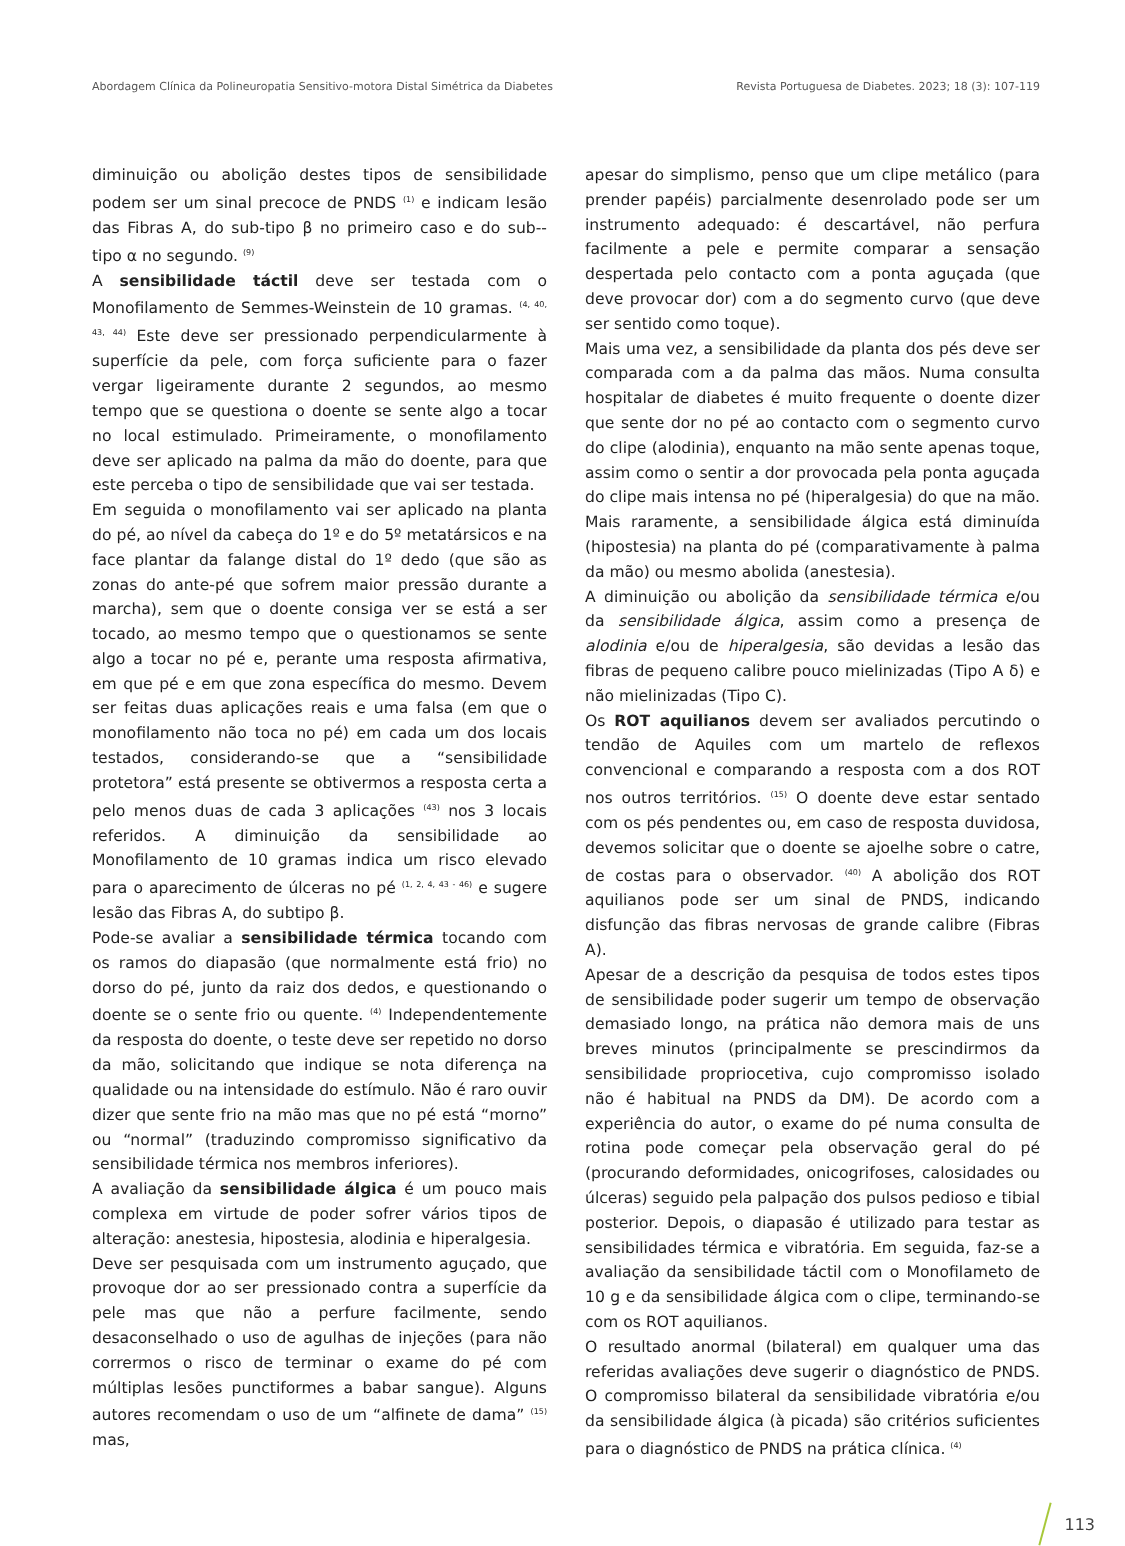Abordagem Clínica da Polineuropatia Sensitivo-motora Distal Simétrica da Diabetes Revista Portuguesa de Diabetes. 2023; 18 (3): 107-119
diminuição ou abolição destes tipos de sensibilidade podem ser um sinal precoce de PNDS <sup>(1)</sup> e indicam lesão das Fibras A, do sub-tipo β no primeiro caso e do sub--tipo α no segundo. <sup>(9)</sup>
A sensibilidade táctil deve ser testada com o Monofilamento de Semmes-Weinstein de 10 gramas. <sup>(4, 40, 43, 44)</sup> Este deve ser pressionado perpendicularmente à superfície da pele, com força suficiente para o fazer vergar ligeiramente durante 2 segundos, ao mesmo tempo que se questiona o doente se sente algo a tocar no local estimulado. Primeiramente, o monofilamento deve ser aplicado na palma da mão do doente, para que este perceba o tipo de sensibilidade que vai ser testada.
Em seguida o monofilamento vai ser aplicado na planta do pé, ao nível da cabeça do 1º e do 5º metatársicos e na face plantar da falange distal do 1º dedo (que são as zonas do ante-pé que sofrem maior pressão durante a marcha), sem que o doente consiga ver se está a ser tocado, ao mesmo tempo que o questionamos se sente algo a tocar no pé e, perante uma resposta afirmativa, em que pé e em que zona específica do mesmo. Devem ser feitas duas aplicações reais e uma falsa (em que o monofilamento não toca no pé) em cada um dos locais testados, considerando-se que a “sensibilidade protetora” está presente se obtivermos a resposta certa a pelo menos duas de cada 3 aplicações <sup>(43)</sup> nos 3 locais referidos. A diminuição da sensibilidade ao Monofilamento de 10 gramas indica um risco elevado para o aparecimento de úlceras no pé <sup>(1, 2, 4, 43 - 46)</sup> e sugere lesão das Fibras A, do subtipo β.
Pode-se avaliar a sensibilidade térmica tocando com os ramos do diapasão (que normalmente está frio) no dorso do pé, junto da raiz dos dedos, e questionando o doente se o sente frio ou quente. <sup>(4)</sup> Independentemente da resposta do doente, o teste deve ser repetido no dorso da mão, solicitando que indique se nota diferença na qualidade ou na intensidade do estímulo. Não é raro ouvir dizer que sente frio na mão mas que no pé está “morno” ou “normal” (traduzindo compromisso significativo da sensibilidade térmica nos membros inferiores).
A avaliação da sensibilidade álgica é um pouco mais complexa em virtude de poder sofrer vários tipos de alteração: anestesia, hipostesia, alodinia e hiperalgesia.
Deve ser pesquisada com um instrumento aguçado, que provoque dor ao ser pressionado contra a superfície da pele mas que não a perfure facilmente, sendo desaconselhado o uso de agulhas de injeções (para não corrermos o risco de terminar o exame do pé com múltiplas lesões punctiformes a babar sangue). Alguns autores recomendam o uso de um “alfinete de dama” <sup>(15)</sup> mas,
apesar do simplismo, penso que um clipe metálico (para prender papéis) parcialmente desenrolado pode ser um instrumento adequado: é descartável, não perfura facilmente a pele e permite comparar a sensação despertada pelo contacto com a ponta aguçada (que deve provocar dor) com a do segmento curvo (que deve ser sentido como toque).
Mais uma vez, a sensibilidade da planta dos pés deve ser comparada com a da palma das mãos. Numa consulta hospitalar de diabetes é muito frequente o doente dizer que sente dor no pé ao contacto com o segmento curvo do clipe (alodinia), enquanto na mão sente apenas toque, assim como o sentir a dor provocada pela ponta aguçada do clipe mais intensa no pé (hiperalgesia) do que na mão. Mais raramente, a sensibilidade álgica está diminuída (hipostesia) na planta do pé (comparativamente à palma da mão) ou mesmo abolida (anestesia).
A diminuição ou abolição da sensibilidade térmica e/ou da sensibilidade álgica, assim como a presença de alodinia e/ou de hiperalgesia, são devidas a lesão das fibras de pequeno calibre pouco mielinizadas (Tipo A δ) e não mielinizadas (Tipo C).
Os ROT aquilianos devem ser avaliados percutindo o tendão de Aquiles com um martelo de reflexos convencional e comparando a resposta com a dos ROT nos outros territórios. <sup>(15)</sup> O doente deve estar sentado com os pés pendentes ou, em caso de resposta duvidosa, devemos solicitar que o doente se ajoelhe sobre o catre, de costas para o observador. <sup>(40)</sup> A abolição dos ROT aquilianos pode ser um sinal de PNDS, indicando disfunção das fibras nervosas de grande calibre (Fibras A).
Apesar de a descrição da pesquisa de todos estes tipos de sensibilidade poder sugerir um tempo de observação demasiado longo, na prática não demora mais de uns breves minutos (principalmente se prescindirmos da sensibilidade propriocetiva, cujo compromisso isolado não é habitual na PNDS da DM). De acordo com a experiência do autor, o exame do pé numa consulta de rotina pode começar pela observação geral do pé (procurando deformidades, onicogrifoses, calosidades ou úlceras) seguido pela palpação dos pulsos pedioso e tibial posterior. Depois, o diapasão é utilizado para testar as sensibilidades térmica e vibratória. Em seguida, faz-se a avaliação da sensibilidade táctil com o Monofilameto de 10 g e da sensibilidade álgica com o clipe, terminando-se com os ROT aquilianos.
O resultado anormal (bilateral) em qualquer uma das referidas avaliações deve sugerir o diagnóstico de PNDS. O compromisso bilateral da sensibilidade vibratória e/ou da sensibilidade álgica (à picada) são critérios suficientes para o diagnóstico de PNDS na prática clínica. <sup>(4)</sup>
113